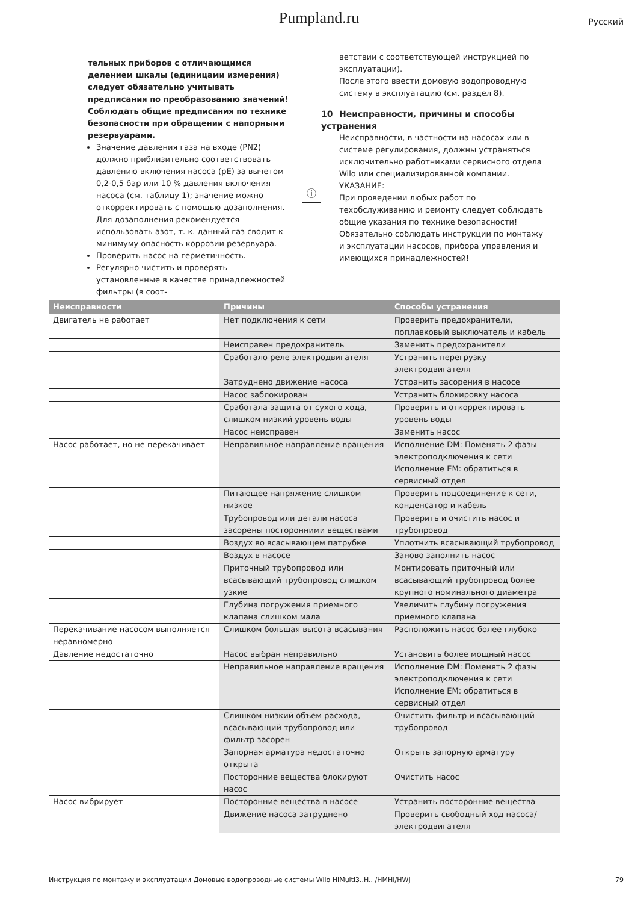Pumpland.ru Русский
тельных приборов с отличающимся делением шкалы (единицами измерения) следует обязательно учитывать предписания по преобразованию значений!
Соблюдать общие предписания по технике безопасности при обращении с напорными резервуарами.
Значение давления газа на входе (PN2) должно приблизительно соответствовать давлению включения насоса (pE) за вычетом 0,2-0,5 бар или 10 % давления включения насоса (см. таблицу 1); значение можно откорректировать с помощью дозаполнения. Для дозаполнения рекомендуется использовать азот, т. к. данный газ сводит к минимуму опасность коррозии резервуара.
Проверить насос на герметичность.
Регулярно чистить и проверять установленные в качестве принадлежностей фильтры (в соот-
ветствии с соответствующей инструкцией по эксплуатации).
После этого ввести домовую водопроводную систему в эксплуатацию (см. раздел 8).
10 Неисправности, причины и способы устранения
Неисправности, в частности на насосах или в системе регулирования, должны устраняться исключительно работниками сервисного отдела Wilo или специализированной компании.
ⓘ
УКАЗАНИЕ:
При проведении любых работ по техобслуживанию и ремонту следует соблюдать общие указания по технике безопасности!
Обязательно соблюдать инструкции по монтажу и эксплуатации насосов, прибора управления и имеющихся принадлежностей!
| Неисправности | Причины | Способы устранения |
| --- | --- | --- |
| Двигатель не работает | Нет подключения к сети | Проверить предохранители, поплавковый выключатель и кабель |
| | Неисправен предохранитель | Заменить предохранители |
| | Сработало реле электродвигателя | Устранить перегрузку электродвигателя |
| | Затруднено движение насоса | Устранить засорения в насосе |
| | Насос заблокирован | Устранить блокировку насоса |
| | Сработала защита от сухого хода, слишком низкий уровень воды | Проверить и откорректировать уровень воды |
| | Насос неисправен | Заменить насос |
| Насос работает, но не перекачивает | Неправильное направление вращения | Исполнение DM: Поменять 2 фазы электроподключения к сети Исполнение EM: обратиться в сервисный отдел |
| | Питающее напряжение слишком низкое | Проверить подсоединение к сети, конденсатор и кабель |
| | Трубопровод или детали насоса засорены посторонними веществами | Проверить и очистить насос и трубопровод |
| | Воздух во всасывающем патрубке | Уплотнить всасывающий трубопровод |
| | Воздух в насосе | Заново заполнить насос |
| | Приточный трубопровод или всасывающий трубопровод слишком узкие | Монтировать приточный или всасывающий трубопровод более крупного номинального диаметра |
| | Глубина погружения приемного клапана слишком мала | Увеличить глубину погружения приемного клапана |
| Перекачивание насосом выполняется неравномерно | Слишком большая высота всасывания | Расположить насос более глубоко |
| Давление недостаточно | Насос выбран неправильно | Установить более мощный насос |
| | Неправильное направление вращения | Исполнение DM: Поменять 2 фазы электроподключения к сети Исполнение EM: обратиться в сервисный отдел |
| | Слишком низкий объем расхода, всасывающий трубопровод или фильтр засорен | Очистить фильтр и всасывающий трубопровод |
| | Запорная арматура недостаточно открыта | Открыть запорную арматуру |
| | Посторонние вещества блокируют насос | Очистить насос |
| Насос вибрирует | Посторонние вещества в насосе | Устранить посторонние вещества |
| | Движение насоса затруднено | Проверить свободный ход насоса/ электродвигателя |
Инструкция по монтажу и эксплуатации Домовые водопроводные системы Wilo HiMulti3..H.. /HMHI/HWJ 79